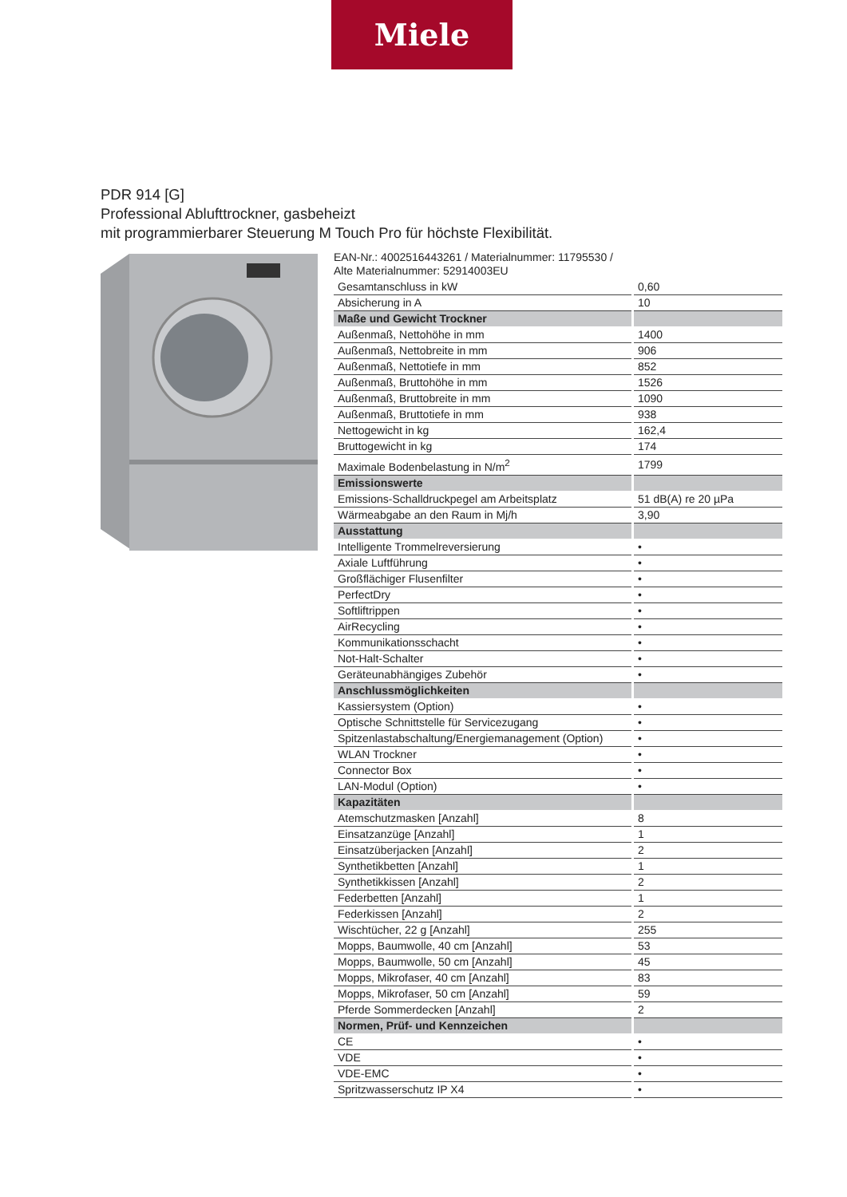Miele
PDR 914 [G]
Professional Ablufttrockner, gasbeheizt
mit programmierbarer Steuerung M Touch Pro für höchste Flexibilität.
EAN-Nr.: 4002516443261 / Materialnummer: 11795530 /
Alte Materialnummer: 52914003EU
| Gesamtanschluss in kW | 0,60 |
| Absicherung in A | 10 |
| Maße und Gewicht Trockner | |
| Außenmaß, Nettohöhe in mm | 1400 |
| Außenmaß, Nettobreite in mm | 906 |
| Außenmaß, Nettotiefe in mm | 852 |
| Außenmaß, Bruttohöhe in mm | 1526 |
| Außenmaß, Bruttobreite in mm | 1090 |
| Außenmaß, Bruttotiefe in mm | 938 |
| Nettogewicht in kg | 162,4 |
| Bruttogewicht in kg | 174 |
| Maximale Bodenbelastung in N/m<sup>2</sup> | 1799 |
| Emissionswerte | |
| Emissions-Schalldruckpegel am Arbeitsplatz | 51 dB(A) re 20 µPa |
| Wärmeabgabe an den Raum in Mj/h | 3,90 |
| Ausstattung | |
| Intelligente Trommelreversierung | • |
| Axiale Luftführung | • |
| Großflächiger Flusenfilter | • |
| PerfectDry | • |
| Softliftrippen | • |
| AirRecycling | • |
| Kommunikationsschacht | • |
| Not-Halt-Schalter | • |
| Geräteunabhängiges Zubehör | • |
| Anschlussmöglichkeiten | |
| Kassiersystem (Option) | • |
| Optische Schnittstelle für Servicezugang | • |
| Spitzenlastabschaltung/Energiemanagement (Option) | • |
| WLAN Trockner | • |
| Connector Box | • |
| LAN-Modul (Option) | • |
| Kapazitäten | |
| Atemschutzmasken [Anzahl] | 8 |
| Einsatzanzüge [Anzahl] | 1 |
| Einsatzüberjacken [Anzahl] | 2 |
| Synthetikbetten [Anzahl] | 1 |
| Synthetikkissen [Anzahl] | 2 |
| Federbetten [Anzahl] | 1 |
| Federkissen [Anzahl] | 2 |
| Wischtücher, 22 g [Anzahl] | 255 |
| Mopps, Baumwolle, 40 cm [Anzahl] | 53 |
| Mopps, Baumwolle, 50 cm [Anzahl] | 45 |
| Mopps, Mikrofaser, 40 cm [Anzahl] | 83 |
| Mopps, Mikrofaser, 50 cm [Anzahl] | 59 |
| Pferde Sommerdecken [Anzahl] | 2 |
| Normen, Prüf- und Kennzeichen | |
| CE | • |
| VDE | • |
| VDE-EMC | • |
| Spritzwasserschutz IP X4 | • |